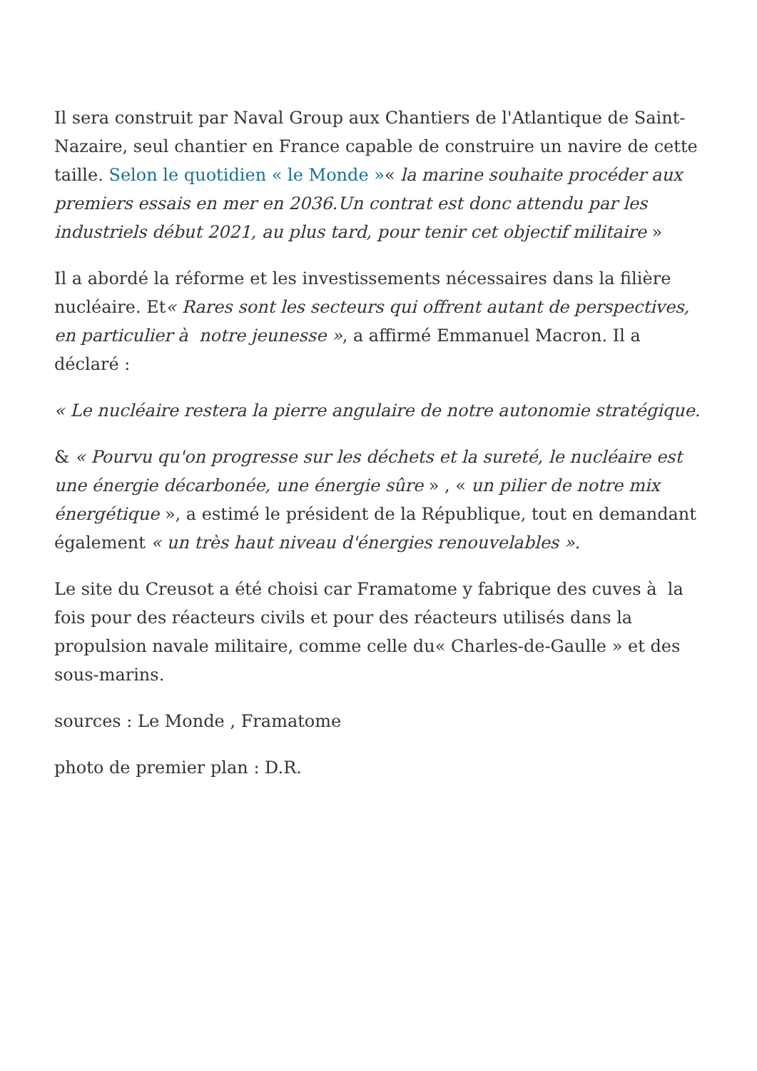Il sera construit par Naval Group aux Chantiers de l'Atlantique de Saint-Nazaire, seul chantier en France capable de construire un navire de cette taille. Selon le quotidien « le Monde »« la marine souhaite procéder aux premiers essais en mer en 2036.Un contrat est donc attendu par les industriels début 2021, au plus tard, pour tenir cet objectif militaire »
Il a abordé la réforme et les investissements nécessaires dans la filière nucléaire. Et« Rares sont les secteurs qui offrent autant de perspectives, en particulier à notre jeunesse », a affirmé Emmanuel Macron. Il a déclaré :
« Le nucléaire restera la pierre angulaire de notre autonomie stratégique.
& « Pourvu qu'on progresse sur les déchets et la sureté, le nucléaire est une énergie décarbonée, une énergie sûre » , « un pilier de notre mix énergétique », a estimé le président de la République, tout en demandant également « un très haut niveau d'énergies renouvelables ».
Le site du Creusot a été choisi car Framatome y fabrique des cuves à la fois pour des réacteurs civils et pour des réacteurs utilisés dans la propulsion navale militaire, comme celle du« Charles-de-Gaulle » et des sous-marins.
sources : Le Monde , Framatome
photo de premier plan : D.R.